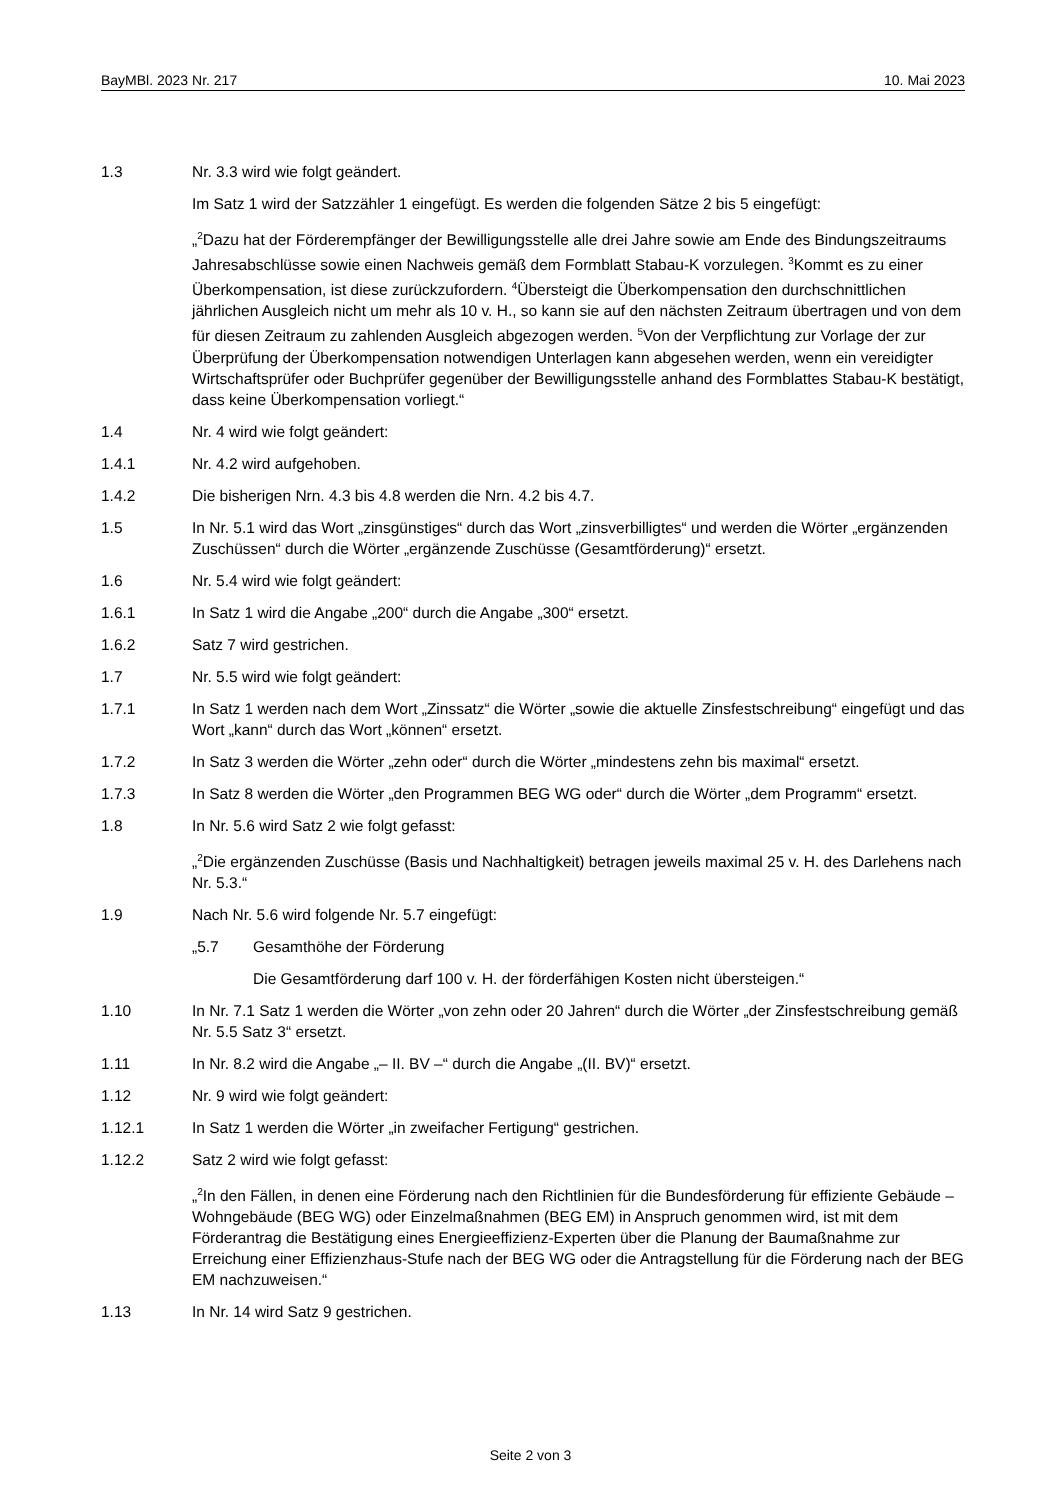BayMBl. 2023 Nr. 217 10. Mai 2023
1.3 Nr. 3.3 wird wie folgt geändert.
Im Satz 1 wird der Satzzähler 1 eingefügt. Es werden die folgenden Sätze 2 bis 5 eingefügt:
„<sup>2</sup>Dazu hat der Förderempfänger der Bewilligungsstelle alle drei Jahre sowie am Ende des Bindungszeitraums Jahresabschlüsse sowie einen Nachweis gemäß dem Formblatt Stabau-K vorzulegen. <sup>3</sup>Kommt es zu einer Überkompensation, ist diese zurückzufordern. <sup>4</sup>Übersteigt die Überkompensation den durchschnittlichen jährlichen Ausgleich nicht um mehr als 10 v. H., so kann sie auf den nächsten Zeitraum übertragen und von dem für diesen Zeitraum zu zahlenden Ausgleich abgezogen werden. <sup>5</sup>Von der Verpflichtung zur Vorlage der zur Überprüfung der Überkompensation notwendigen Unterlagen kann abgesehen werden, wenn ein vereidigter Wirtschaftsprüfer oder Buchprüfer gegenüber der Bewilligungsstelle anhand des Formblattes Stabau-K bestätigt, dass keine Überkompensation vorliegt.“
1.4 Nr. 4 wird wie folgt geändert:
1.4.1 Nr. 4.2 wird aufgehoben.
1.4.2 Die bisherigen Nrn. 4.3 bis 4.8 werden die Nrn. 4.2 bis 4.7.
1.5 In Nr. 5.1 wird das Wort „zinsgünstiges“ durch das Wort „zinsverbilligtes“ und werden die Wörter „ergänzenden Zuschüssen“ durch die Wörter „ergänzende Zuschüsse (Gesamtförderung)“ ersetzt.
1.6 Nr. 5.4 wird wie folgt geändert:
1.6.1 In Satz 1 wird die Angabe „200“ durch die Angabe „300“ ersetzt.
1.6.2 Satz 7 wird gestrichen.
1.7 Nr. 5.5 wird wie folgt geändert:
1.7.1 In Satz 1 werden nach dem Wort „Zinssatz“ die Wörter „sowie die aktuelle Zinsfestschreibung“ eingefügt und das Wort „kann“ durch das Wort „können“ ersetzt.
1.7.2 In Satz 3 werden die Wörter „zehn oder“ durch die Wörter „mindestens zehn bis maximal“ ersetzt.
1.7.3 In Satz 8 werden die Wörter „den Programmen BEG WG oder“ durch die Wörter „dem Programm“ ersetzt.
1.8 In Nr. 5.6 wird Satz 2 wie folgt gefasst:
„<sup>2</sup>Die ergänzenden Zuschüsse (Basis und Nachhaltigkeit) betragen jeweils maximal 25 v. H. des Darlehens nach Nr. 5.3.“
1.9 Nach Nr. 5.6 wird folgende Nr. 5.7 eingefügt:
„5.7 Gesamthöhe der Förderung
Die Gesamtförderung darf 100 v. H. der förderfähigen Kosten nicht übersteigen.“
1.10 In Nr. 7.1 Satz 1 werden die Wörter „von zehn oder 20 Jahren“ durch die Wörter „der Zinsfestschreibung gemäß Nr. 5.5 Satz 3“ ersetzt.
1.11 In Nr. 8.2 wird die Angabe „– II. BV –“ durch die Angabe „(II. BV)“ ersetzt.
1.12 Nr. 9 wird wie folgt geändert:
1.12.1 In Satz 1 werden die Wörter „in zweifacher Fertigung“ gestrichen.
1.12.2 Satz 2 wird wie folgt gefasst:
„<sup>2</sup>In den Fällen, in denen eine Förderung nach den Richtlinien für die Bundesförderung für effiziente Gebäude – Wohngebäude (BEG WG) oder Einzelmaßnahmen (BEG EM) in Anspruch genommen wird, ist mit dem Förderantrag die Bestätigung eines Energieeffizienz-Experten über die Planung der Baumaßnahme zur Erreichung einer Effizienzhaus-Stufe nach der BEG WG oder die Antragstellung für die Förderung nach der BEG EM nachzuweisen.“
1.13 In Nr. 14 wird Satz 9 gestrichen.
Seite 2 von 3